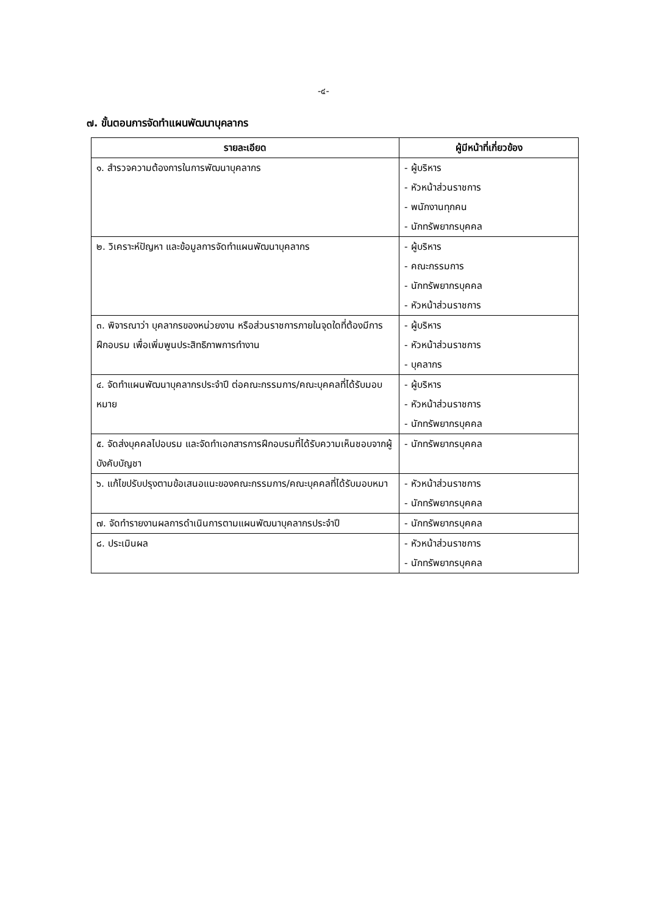-๔-
๗. ขั้นตอนการจัดทำแผนพัฒนาบุคลากร
| รายละเอียด | ผู้มีหน้าที่เกี่ยวข้อง |
| --- | --- |
| ๑. สำรวจความต้องการในการพัฒนาบุคลากร | - ผู้บริหาร - หัวหน้าส่วนราชการ - พนักงานทุกคน - นักทรัพยากรบุคคล |
| ๒. วิเคราะห์ปัญหา และข้อมูลการจัดทำแผนพัฒนาบุคลากร | - ผู้บริหาร - คณะกรรมการ - นักทรัพยากรบุคคล - หัวหน้าส่วนราชการ |
| ๓. พิจารณาว่า บุคลากรของหน่วยงาน หรือส่วนราชการภายในจุดใดที่ต้องมีการฝึกอบรม เพื่อเพิ่มพูนประสิทธิภาพการทำงาน | - ผู้บริหาร - หัวหน้าส่วนราชการ - บุคลากร |
| ๔. จัดทำแผนพัฒนาบุคลากรประจำปี ต่อคณะกรรมการ/คณะบุคคลที่ได้รับมอบหมาย | - ผู้บริหาร - หัวหน้าส่วนราชการ - นักทรัพยากรบุคคล |
| ๕. จัดส่งบุคคลไปอบรม และจัดทำเอกสารการฝึกอบรมที่ได้รับความเห็นชอบจากผู้บังคับบัญชา | - นักทรัพยากรบุคคล |
| ๖. แก้ไขปรับปรุงตามข้อเสนอแนะของคณะกรรมการ/คณะบุคคลที่ได้รับมอบหมา | - หัวหน้าส่วนราชการ - นักทรัพยากรบุคคล |
| ๗. จัดทำรายงานผลการดำเนินการตามแผนพัฒนาบุคลากรประจำปี | - นักทรัพยากรบุคคล |
| ๘. ประเมินผล | - หัวหน้าส่วนราชการ - นักทรัพยากรบุคคล |